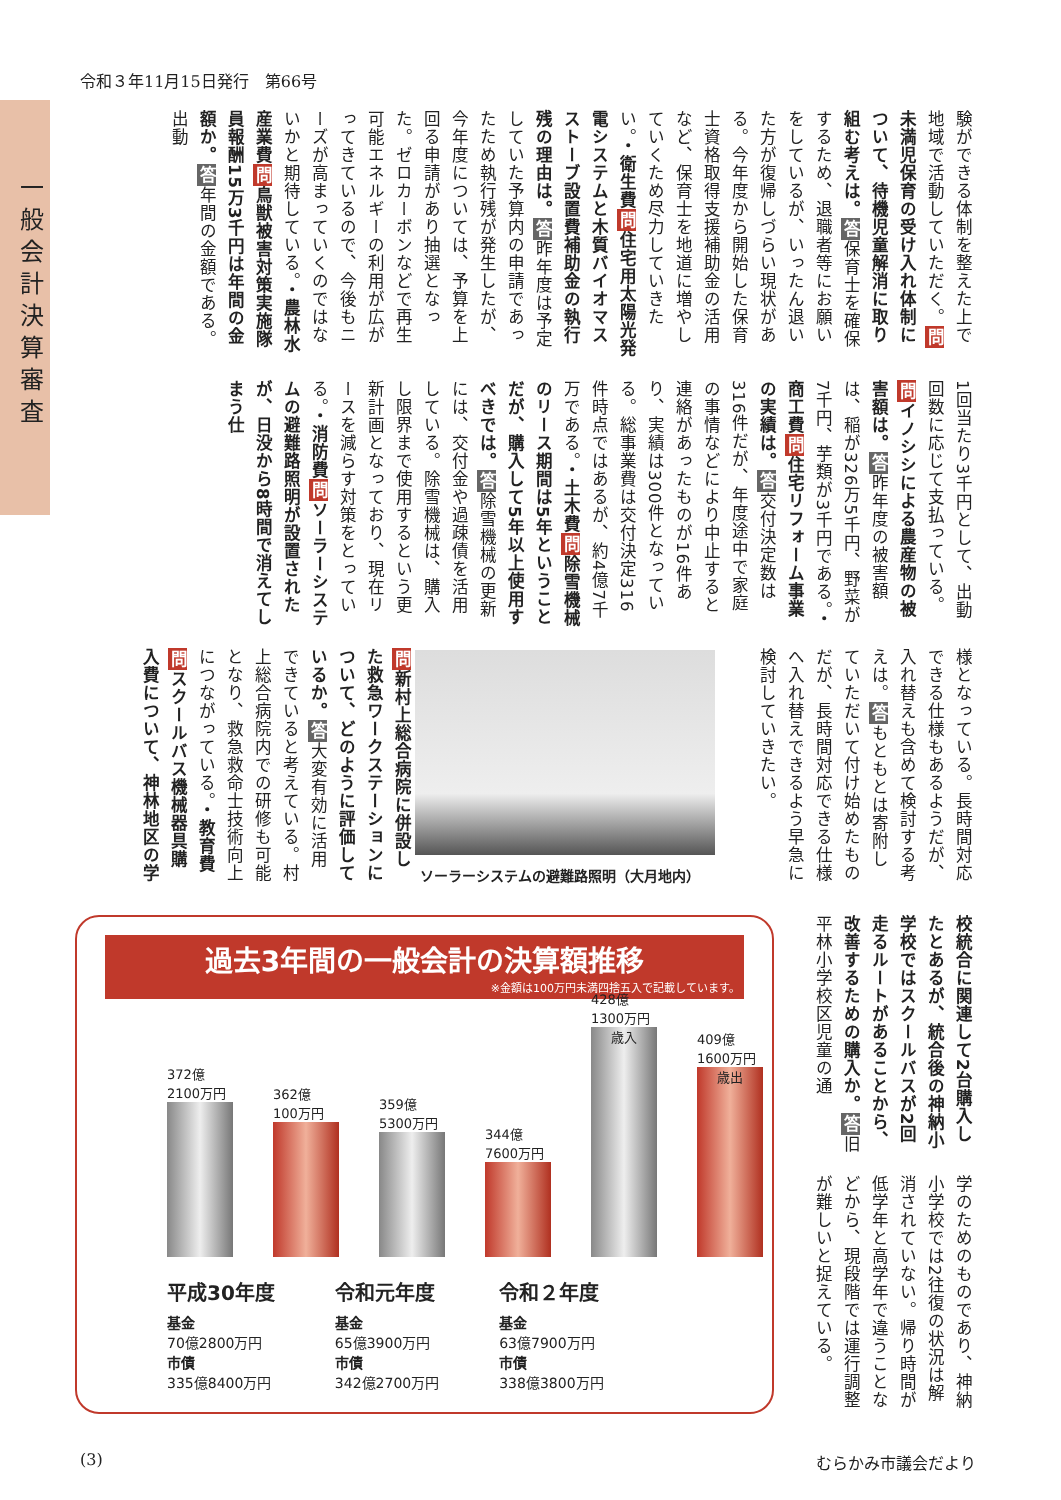令和３年11月15日発行　第66号
一般会計決算審査
験ができる体制を整えた上で地域で活動していただく。問未満児保育の受け入れ体制について、待機児童解消に取り組む考えは。答保育士を確保するため、退職者等にお願いをしているが、いったん退いた方が復帰しづらい現状がある。今年度から開始した保育士資格取得支援補助金の活用など、保育士を地道に増やしていくため尽力していきたい。・衛生費 問住宅用太陽光発電システムと木質バイオマスストーブ設置費補助金の執行残の理由は。答昨年度は予定していた予算内の申請であったため執行残が発生したが、今年度については、予算を上回る申請があり抽選となった。ゼロカーボンなどで再生可能エネルギーの利用が広がってきているので、今後もニーズが高まっていくのではないかと期待している。・農林水産業費 問鳥獣被害対策実施隊員報酬15万3千円は年間の金額か。答年間の金額である。出動
1回当たり3千円として、出動回数に応じて支払っている。問イノシシによる農産物の被害額は。答昨年度の被害額は、稲が326万5千円、野菜が7千円、芋類が3千円である。・商工費 問住宅リフォーム事業の実績は。答交付決定数は316件だが、年度途中で家庭の事情などにより中止すると連絡があったものが16件あり、実績は300件となっている。総事業費は交付決定316件時点ではあるが、約4億7千万である。・土木費 問除雪機械のリース期間は5年ということだが、購入して5年以上使用すべきでは。答除雪機械の更新には、交付金や過疎債を活用している。除雪機械は、購入し限界まで使用するという更新計画となっており、現在リースを減らす対策をとっている。・消防費 問ソーラーシステムの避難路照明が設置されたが、日没から8時間で消えてしまう仕
様となっている。長時間対応できる仕様もあるようだが、入れ替えも含めて検討する考えは。答もともとは寄附していただいて付け始めたものだが、長時間対応できる仕様へ入れ替えできるよう早急に検討していきたい。
ソーラーシステムの避難路照明（大月地内）
問新村上総合病院に併設した救急ワークステーションについて、どのように評価しているか。答大変有効に活用できていると考えている。村上総合病院内での研修も可能となり、救急救命士技術向上につながっている。・教育費 問スクールバス機械器具購入費について、神林地区の学
校統合に関連して2台購入したとあるが、統合後の神納小学校ではスクールバスが2回走るルートがあることから、改善するための購入か。答旧平林小学校区児童の通
学のためのものであり、神納小学校では2往復の状況は解消されていない。帰り時間が低学年と高学年で違うことなどから、現段階では運行調整が難しいと捉えている。
過去3年間の一般会計の決算額推移
※金額は100万円未満四捨五入で記載しています。
372億 2100万円
362億 100万円
359億 5300万円
344億 7600万円
428億 1300万円
歳入
409億 1600万円
歳出
平成30年度
基金
70億2800万円
市債
335億8400万円
令和元年度
基金
65億3900万円
市債
342億2700万円
令和２年度
基金
63億7900万円
市債
338億3800万円
(3) むらかみ市議会だより